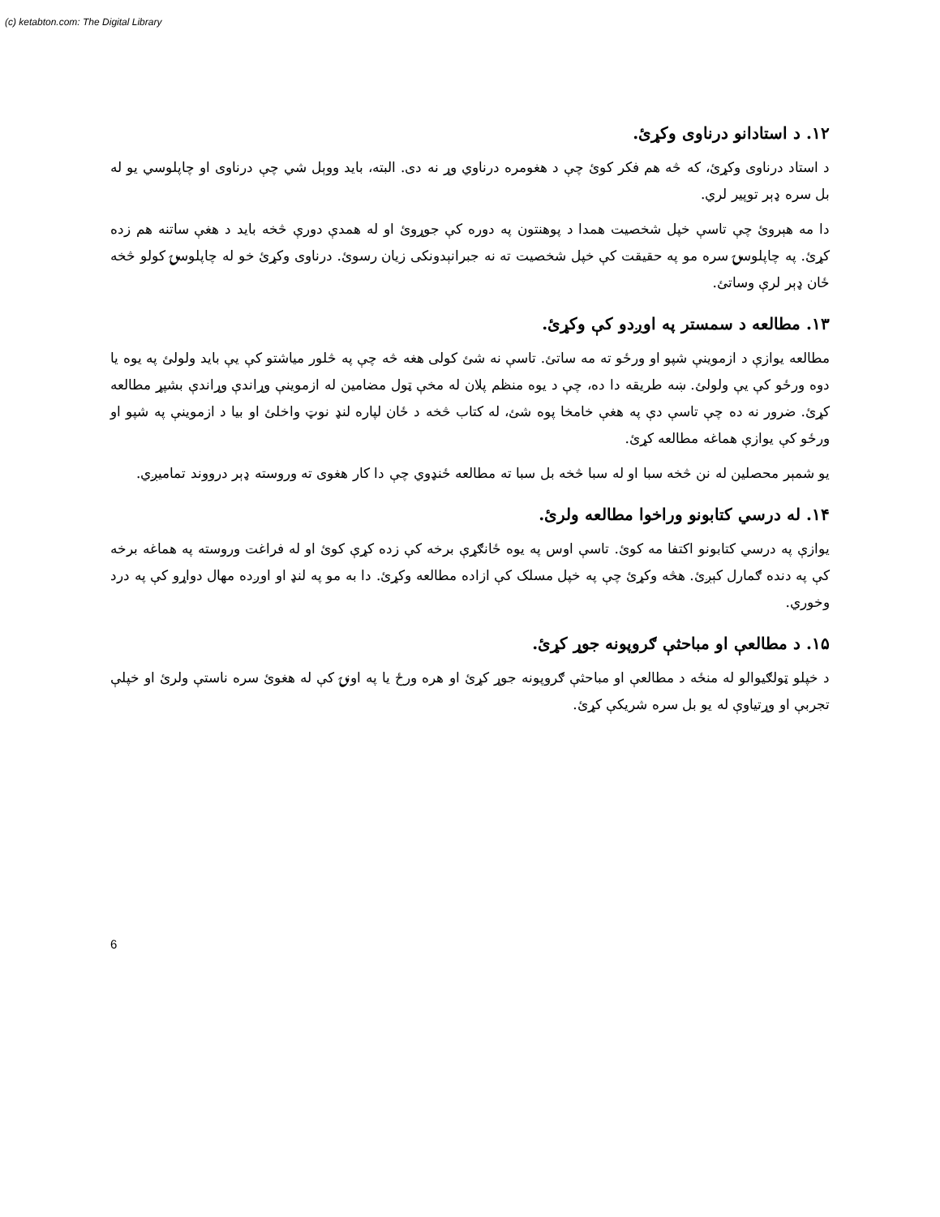(c) ketabton.com: The Digital Library
۱۲. د استادانو درناوی وکړئ.
د استاد درناوی وکړئ، که څه هم فکر کوئ چې د هغومره درناوي وړ نه دی. البته، باید ووېل شي چې درناوی او چاپلوسي یو له بل سره ډېر توپیر لري.
دا مه هېروئ چې تاسې خپل شخصیت همدا د پوهنتون په دوره کې جوړوئ او له همدې دورې څخه باید د هغې ساتنه هم زده کړئ. په چاپلوسۍ سره مو په حقیقت کې خپل شخصیت ته نه جبرانېدونکی زیان رسوئ. درناوی وکړئ خو له چاپلوسۍ کولو څخه ځان ډېر لرې وساتئ.
۱۳. مطالعه د سمستر په اوږدو کې وکړئ.
مطالعه یوازې د ازموینې شپو او ورځو ته مه ساتئ. تاسې نه شئ کولی هغه څه چې په څلور میاشتو کې یې باید ولولئ په یوه یا دوه ورځو کې یې ولولئ. ښه طریقه دا ده، چې د یوه منظم پلان له مخې ټول مضامین له ازموینې وړاندې وړاندې بشپړ مطالعه کړئ. ضرور نه ده چې تاسې دې په هغې خامخا پوه شئ، له کتاب څخه د ځان لپاره لنډ نوټ واخلئ او بیا د ازموینې په شپو او ورځو کې یوازې هماغه مطالعه کړئ.
یو شمېر محصلین له نن څخه سبا او له سبا څخه بل سبا ته مطالعه ځنډوي چې دا کار هغوی ته وروسته ډېر درووند تمامیږي.
۱۴. له درسي کتابونو وراخوا مطالعه ولرئ.
یوازې په درسي کتابونو اکتفا مه کوئ. تاسې اوس په یوه ځانګړې برخه کې زده کړې کوئ او له فراغت وروسته په هماغه برخه کې په دنده ګمارل کېږئ. هڅه وکړئ چې په خپل مسلک کې ازاده مطالعه وکړئ. دا به مو په لنډ او اوږده مهال دواړو کې په درد وخوري.
۱۵. د مطالعې او مباحثې ګروپونه جوړ کړئ.
د خپلو ټولګیوالو له منځه د مطالعې او مباحثې ګروپونه جوړ کړئ او هره ورځ یا په اونۍ کې له هغوئ سره ناستې ولرئ او خپلې تجربې او وړتیاوې له یو بل سره شریکې کړئ.
6